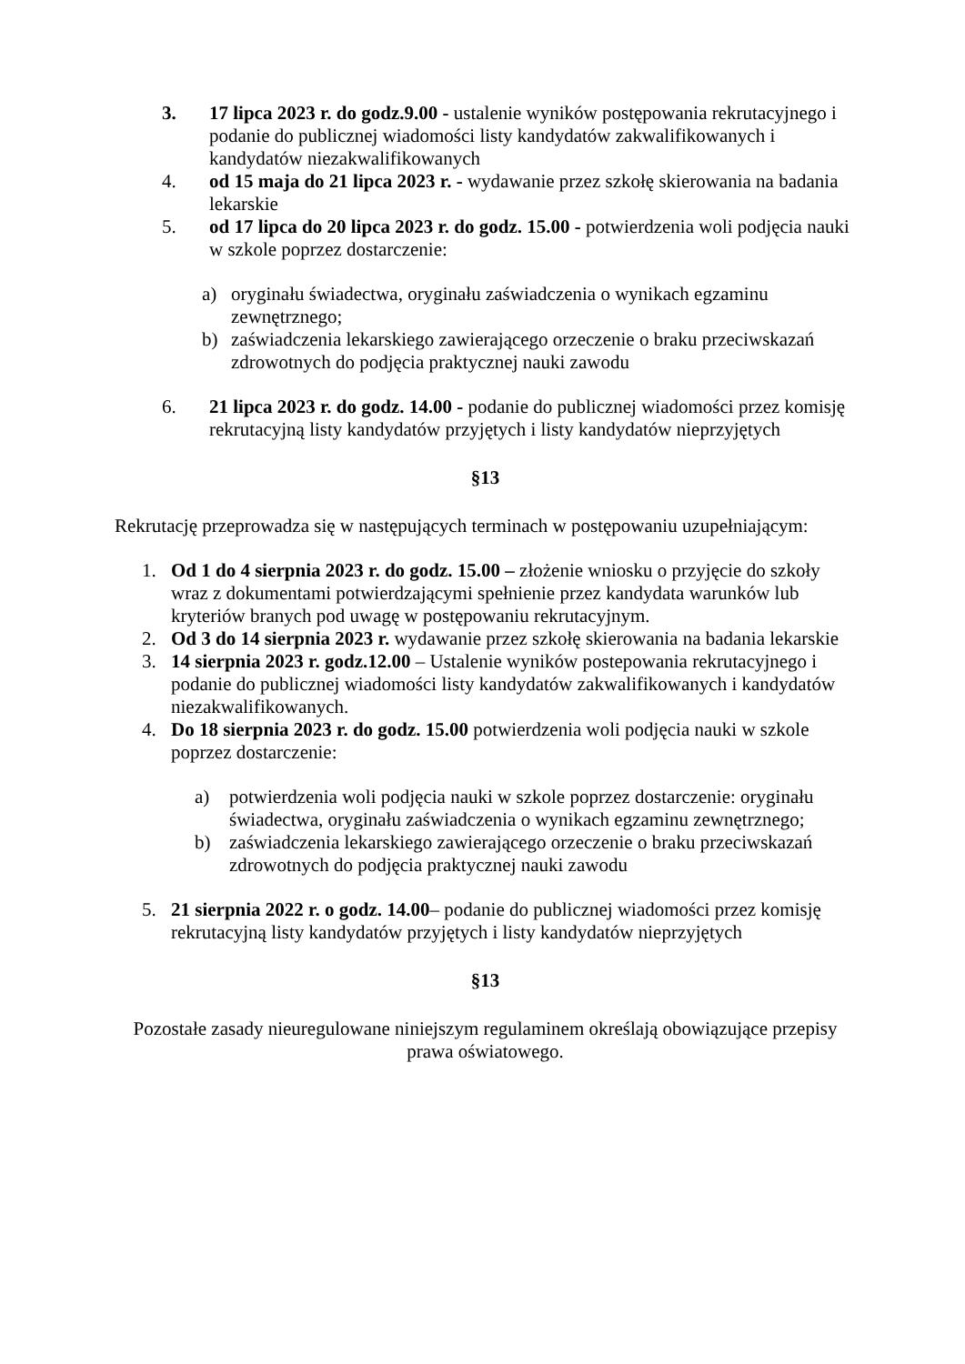3. 17 lipca 2023 r. do godz.9.00 - ustalenie wyników postępowania rekrutacyjnego i podanie do publicznej wiadomości listy kandydatów zakwalifikowanych i kandydatów niezakwalifikowanych
4. od 15 maja do 21 lipca 2023 r. - wydawanie przez szkołę skierowania na badania lekarskie
5. od 17 lipca do 20 lipca 2023 r. do godz. 15.00 - potwierdzenia woli podjęcia nauki w szkole poprzez dostarczenie:
a) oryginału świadectwa, oryginału zaświadczenia o wynikach egzaminu zewnętrznego;
b) zaświadczenia lekarskiego zawierającego orzeczenie o braku przeciwskazań zdrowotnych do podjęcia praktycznej nauki zawodu
6. 21 lipca 2023 r. do godz. 14.00 - podanie do publicznej wiadomości przez komisję rekrutacyjną listy kandydatów przyjętych i listy kandydatów nieprzyjętych
§13
Rekrutację przeprowadza się w następujących terminach w postępowaniu uzupełniającym:
1. Od 1 do 4 sierpnia 2023 r. do godz. 15.00 – złożenie wniosku o przyjęcie do szkoły wraz z dokumentami potwierdzającymi spełnienie przez kandydata warunków lub kryteriów branych pod uwagę w postępowaniu rekrutacyjnym.
2. Od 3 do 14 sierpnia 2023 r. wydawanie przez szkołę skierowania na badania lekarskie
3. 14 sierpnia 2023 r. godz.12.00 – Ustalenie wyników postepowania rekrutacyjnego i podanie do publicznej wiadomości listy kandydatów zakwalifikowanych i kandydatów niezakwalifikowanych.
4. Do 18 sierpnia 2023 r. do godz. 15.00 potwierdzenia woli podjęcia nauki w szkole poprzez dostarczenie:
a) potwierdzenia woli podjęcia nauki w szkole poprzez dostarczenie: oryginału świadectwa, oryginału zaświadczenia o wynikach egzaminu zewnętrznego;
b) zaświadczenia lekarskiego zawierającego orzeczenie o braku przeciwskazań zdrowotnych do podjęcia praktycznej nauki zawodu
5. 21 sierpnia 2022 r. o godz. 14.00– podanie do publicznej wiadomości przez komisję rekrutacyjną listy kandydatów przyjętych i listy kandydatów nieprzyjętych
§13
Pozostałe zasady nieuregulowane niniejszym regulaminem określają obowiązujące przepisy prawa oświatowego.